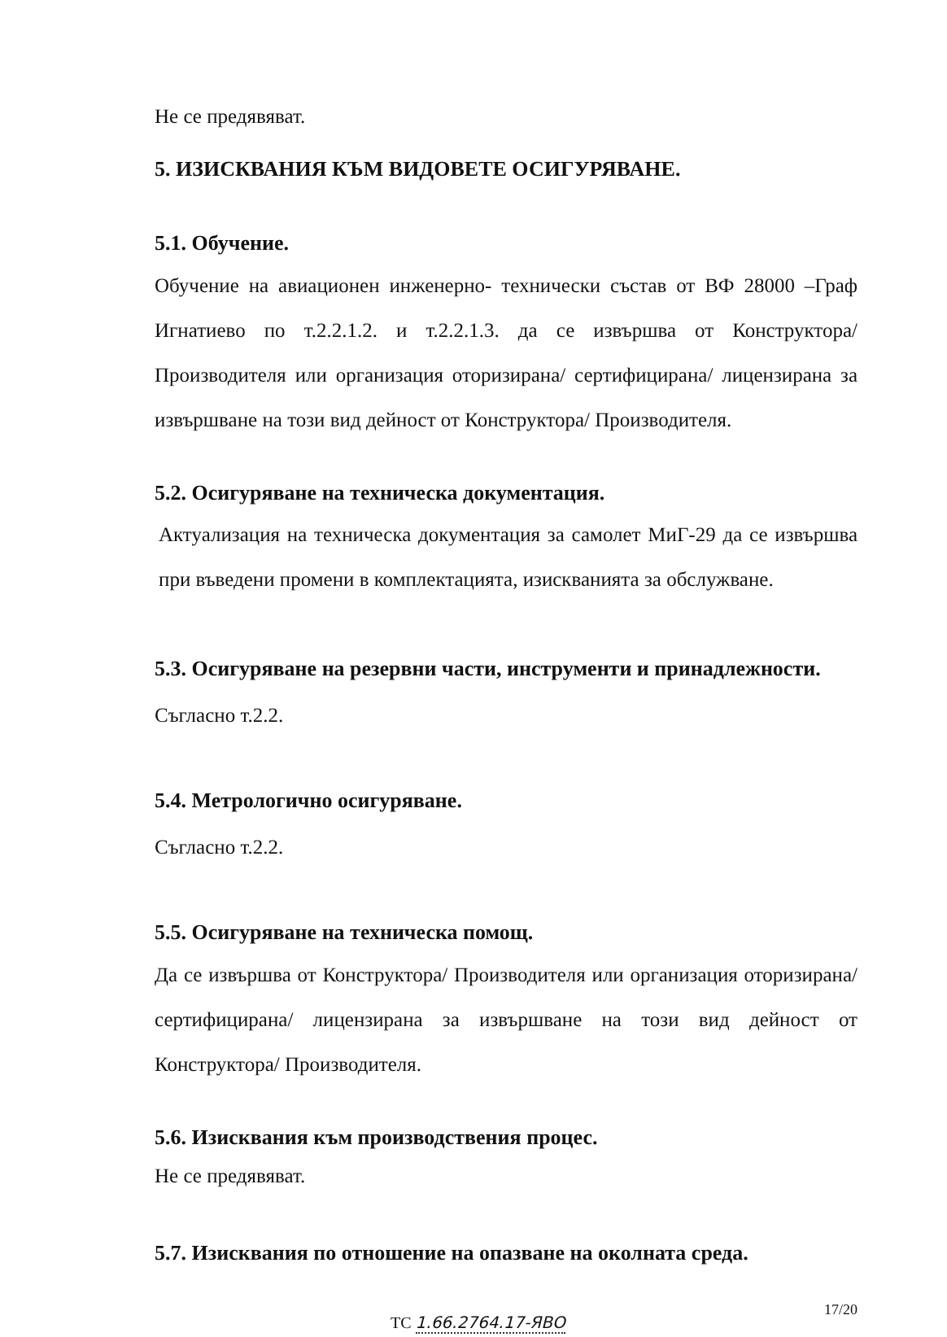Не се предявяват.
5. ИЗИСКВАНИЯ КЪМ ВИДОВЕТЕ ОСИГУРЯВАНЕ.
5.1. Обучение.
Обучение на авиационен инженерно- технически състав от ВФ 28000 –Граф Игнатиево по т.2.2.1.2. и т.2.2.1.3. да се извършва от Конструктора/ Производителя или организация оторизирана/ сертифицирана/ лицензирана за извършване на този вид дейност от Конструктора/ Производителя.
5.2. Осигуряване на техническа документация.
Актуализация на техническа документация за самолет МиГ-29 да се извършва при въведени промени в комплектацията, изискванията за обслужване.
5.3. Осигуряване на резервни части, инструменти и принадлежности.
Съгласно т.2.2.
5.4. Метрологично осигуряване.
Съгласно т.2.2.
5.5. Осигуряване на техническа помощ.
Да се извършва от Конструктора/ Производителя или организация оторизирана/ сертифицирана/ лицензирана за извършване на този вид дейност от Конструктора/ Производителя.
5.6. Изисквания към производствения процес.
Не се предявяват.
5.7. Изисквания по отношение на опазване на околната среда.
ТС 1.66.2764.17-ЯВО 17/20